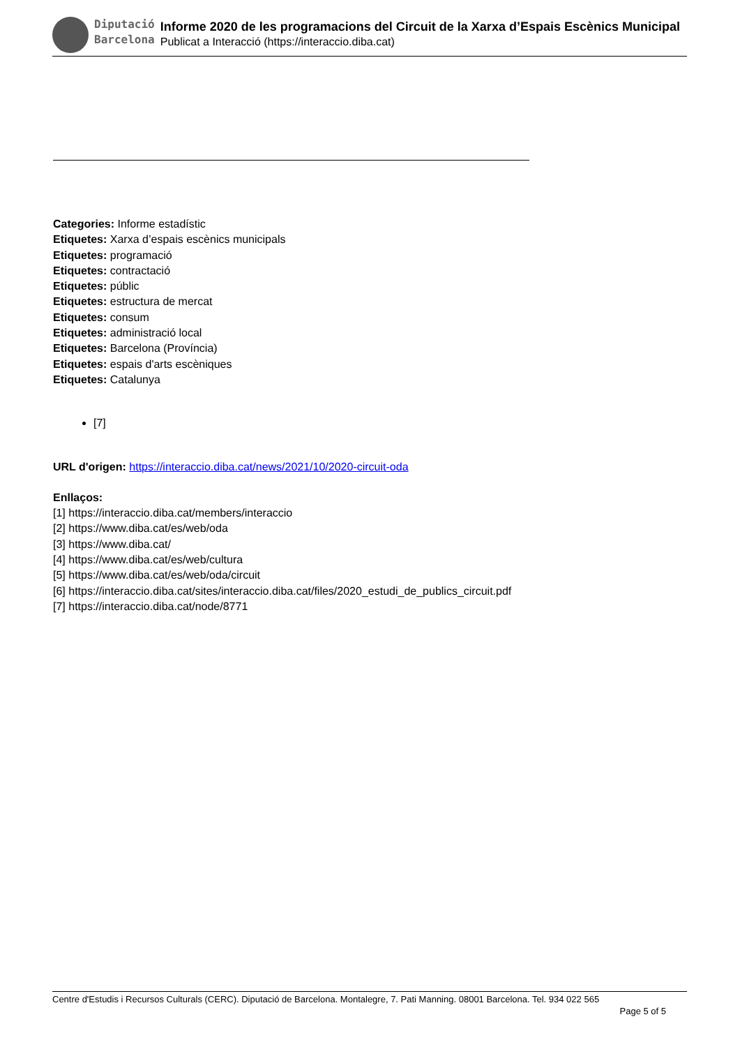Diputació
Barcelona
Informe 2020 de les programacions del Circuit de la Xarxa d’Espais Escènics Municipal
Publicat a Interacció (https://interaccio.diba.cat)
Categories: Informe estadístic
Etiquetes: Xarxa d’espais escènics municipals
Etiquetes: programació
Etiquetes: contractació
Etiquetes: públic
Etiquetes: estructura de mercat
Etiquetes: consum
Etiquetes: administració local
Etiquetes: Barcelona (Província)
Etiquetes: espais d'arts escèniques
Etiquetes: Catalunya
[7]
URL d'origen: https://interaccio.diba.cat/news/2021/10/2020-circuit-oda
Enllaços:
[1] https://interaccio.diba.cat/members/interaccio
[2] https://www.diba.cat/es/web/oda
[3] https://www.diba.cat/
[4] https://www.diba.cat/es/web/cultura
[5] https://www.diba.cat/es/web/oda/circuit
[6] https://interaccio.diba.cat/sites/interaccio.diba.cat/files/2020_estudi_de_publics_circuit.pdf
[7] https://interaccio.diba.cat/node/8771
Centre d'Estudis i Recursos Culturals (CERC). Diputació de Barcelona. Montalegre, 7. Pati Manning. 08001 Barcelona. Tel. 934 022 565
Page 5 of 5